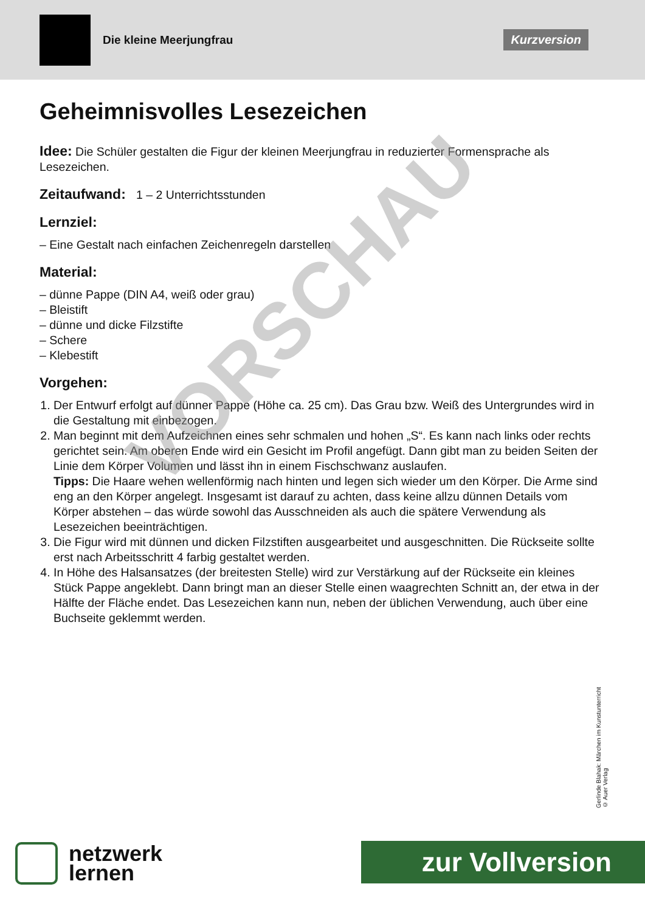Die kleine Meerjungfrau
Kurzversion
Geheimnisvolles Lesezeichen
Idee: Die Schüler gestalten die Figur der kleinen Meerjungfrau in reduzierter Formensprache als Lesezeichen.
Zeitaufwand: 1 – 2 Unterrichtsstunden
Lernziel:
– Eine Gestalt nach einfachen Zeichenregeln darstellen
Material:
– dünne Pappe (DIN A4, weiß oder grau)
– Bleistift
– dünne und dicke Filzstifte
– Schere
– Klebestift
Vorgehen:
1. Der Entwurf erfolgt auf dünner Pappe (Höhe ca. 25 cm). Das Grau bzw. Weiß des Untergrundes wird in die Gestaltung mit einbezogen.
2. Man beginnt mit dem Aufzeichnen eines sehr schmalen und hohen „S“. Es kann nach links oder rechts gerichtet sein. Am oberen Ende wird ein Gesicht im Profil angefügt. Dann gibt man zu beiden Seiten der Linie dem Körper Volumen und lässt ihn in einem Fischschwanz auslaufen.
Tipps: Die Haare wehen wellenförmig nach hinten und legen sich wieder um den Körper. Die Arme sind eng an den Körper angelegt. Insgesamt ist darauf zu achten, dass keine allzu dünnen Details vom Körper abstehen – das würde sowohl das Ausschneiden als auch die spätere Verwendung als Lesezeichen beeinträchtigen.
3. Die Figur wird mit dünnen und dicken Filzstiften ausgearbeitet und ausgeschnitten. Die Rückseite sollte erst nach Arbeitsschritt 4 farbig gestaltet werden.
4. In Höhe des Halsansatzes (der breitesten Stelle) wird zur Verstärkung auf der Rückseite ein kleines Stück Pappe angeklebt. Dann bringt man an dieser Stelle einen waagrechten Schnitt an, der etwa in der Hälfte der Fläche endet. Das Lesezeichen kann nun, neben der üblichen Verwendung, auch über eine Buchseite geklemmt werden.
VORSCHAU
Gerlinde Blahak: Märchen im Kunstunterricht
© Auer Verlag
netzwerk
lernen
zur Vollversion